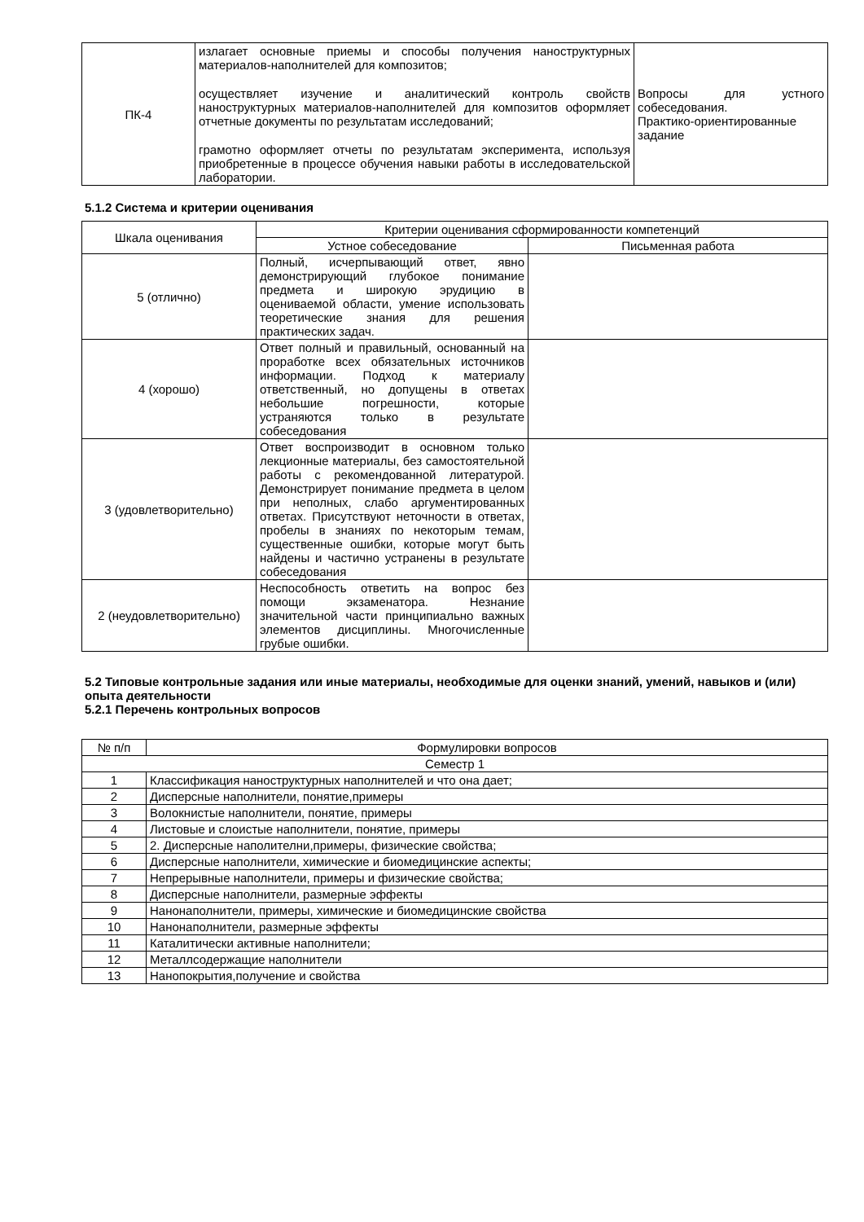| ПК-4 | излагает основные приемы и способы получения наноструктурных материалов-наполнителей для композитов; осуществляет изучение и аналитический контроль свойств наноструктурных материалов-наполнителей для композитов оформляет отчетные документы по результатам исследований; грамотно оформляет отчеты по результатам эксперимента, используя приобретенные в процессе обучения навыки работы в исследовательской лаборатории. | Вопросы для устного собеседования. Практико-ориентированные задание |
5.1.2 Система и критерии оценивания
| Шкала оценивания | Критерии оценивания сформированности компетенций | |
| --- | --- | --- |
| | Устное собеседование | Письменная работа |
| 5 (отлично) | Полный, исчерпывающий ответ, явно демонстрирующий глубокое понимание предмета и широкую эрудицию в оцениваемой области, умение использовать теоретические знания для решения практических задач. | |
| 4 (хорошо) | Ответ полный и правильный, основанный на проработке всех обязательных источников информации. Подход к материалу ответственный, но допущены в ответах небольшие погрешности, которые устраняются только в результате собеседования | |
| 3 (удовлетворительно) | Ответ воспроизводит в основном только лекционные материалы, без самостоятельной работы с рекомендованной литературой. Демонстрирует понимание предмета в целом при неполных, слабо аргументированных ответах. Присутствуют неточности в ответах, пробелы в знаниях по некоторым темам, существенные ошибки, которые могут быть найдены и частично устранены в результате собеседования | |
| 2 (неудовлетворительно) | Неспособность ответить на вопрос без помощи экзаменатора. Незнание значительной части принципиально важных элементов дисциплины. Многочисленные грубые ошибки. | |
5.2 Типовые контрольные задания или иные материалы, необходимые для оценки знаний, умений, навыков и (или) опыта деятельности
5.2.1 Перечень контрольных вопросов
| № п/п | Формулировки вопросов |
| --- | --- |
| Семестр 1 | |
| 1 | Классификация наноструктурных наполнителей и что она дает; |
| 2 | Дисперсные наполнители, понятие,примеры |
| 3 | Волокнистые наполнители, понятие, примеры |
| 4 | Листовые и слоистые наполнители, понятие, примеры |
| 5 | 2. Дисперсные наполителни,примеры, физические свойства; |
| 6 | Дисперсные наполнители, химические и биомедицинские аспекты; |
| 7 | Непрерывные наполнители, примеры и физические свойства; |
| 8 | Дисперсные наполнители, размерные эффекты |
| 9 | Нанонаполнители, примеры, химические и биомедицинские свойства |
| 10 | Нанонаполнители, размерные эффекты |
| 11 | Каталитически активные наполнители; |
| 12 | Металлсодержащие наполнители |
| 13 | Нанопокрытия,получение и свойства |